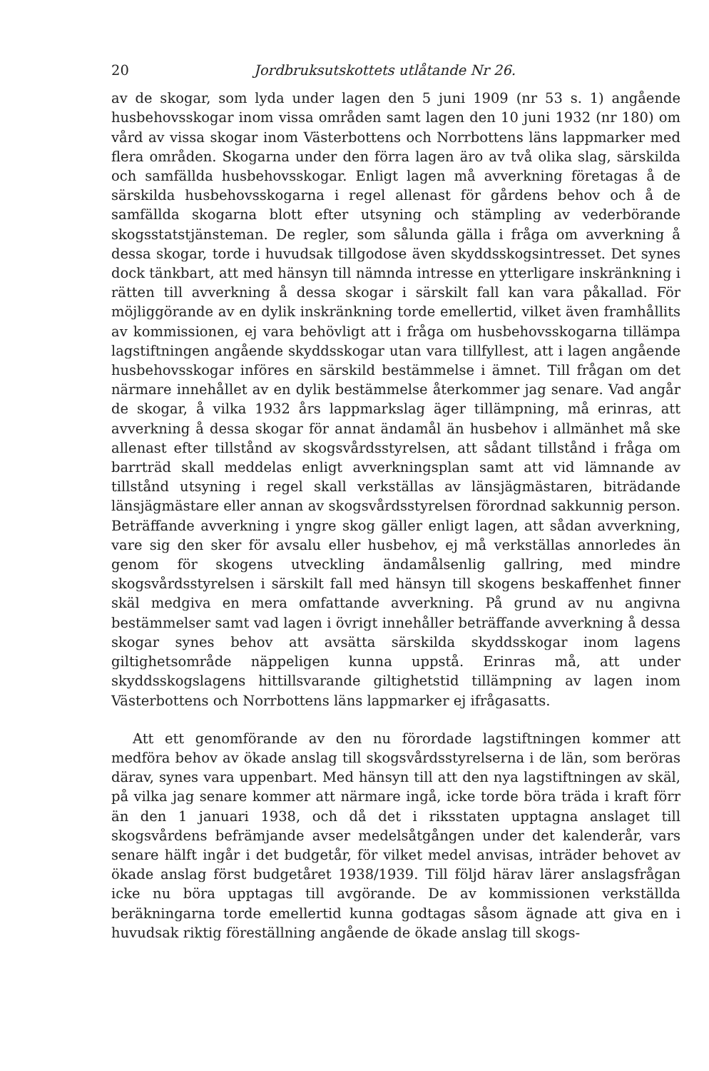20 Jordbruksutskottets utlåtande Nr 26.
av de skogar, som lyda under lagen den 5 juni 1909 (nr 53 s. 1) angående husbehovsskogar inom vissa områden samt lagen den 10 juni 1932 (nr 180) om vård av vissa skogar inom Västerbottens och Norrbottens läns lappmarker med flera områden. Skogarna under den förra lagen äro av två olika slag, särskilda och samfällda husbehovsskogar. Enligt lagen må avverkning företagas å de särskilda husbehovsskogarna i regel allenast för gårdens behov och å de samfällda skogarna blott efter utsyning och stämpling av vederbörande skogsstatstjänsteman. De regler, som sålunda gälla i fråga om avverkning å dessa skogar, torde i huvudsak tillgodose även skyddsskogsintresset. Det synes dock tänkbart, att med hänsyn till nämnda intresse en ytterligare inskränkning i rätten till avverkning å dessa skogar i särskilt fall kan vara påkallad. För möjliggörande av en dylik inskränkning torde emellertid, vilket även framhållits av kommissionen, ej vara behövligt att i fråga om husbehovsskogarna tillämpa lagstiftningen angående skyddsskogar utan vara tillfyllest, att i lagen angående husbehovsskogar införes en särskild bestämmelse i ämnet. Till frågan om det närmare innehållet av en dylik bestämmelse återkommer jag senare. Vad angår de skogar, å vilka 1932 års lappmarkslag äger tillämpning, må erinras, att avverkning å dessa skogar för annat ändamål än husbehov i allmänhet må ske allenast efter tillstånd av skogsvårdsstyrelsen, att sådant tillstånd i fråga om barrträd skall meddelas enligt avverkningsplan samt att vid lämnande av tillstånd utsyning i regel skall verkställas av länsjägmästaren, biträdande länsjägmästare eller annan av skogsvårdsstyrelsen förordnad sakkunnig person. Beträffande avverkning i yngre skog gäller enligt lagen, att sådan avverkning, vare sig den sker för avsalu eller husbehov, ej må verkställas annorledes än genom för skogens utveckling ändamålsenlig gallring, med mindre skogsvårdsstyrelsen i särskilt fall med hänsyn till skogens beskaffenhet finner skäl medgiva en mera omfattande avverkning. På grund av nu angivna bestämmelser samt vad lagen i övrigt innehåller beträffande avverkning å dessa skogar synes behov att avsätta särskilda skyddsskogar inom lagens giltighetsområde näppeligen kunna uppstå. Erinras må, att under skyddsskogslagens hittillsvarande giltighetstid tillämpning av lagen inom Västerbottens och Norrbottens läns lappmarker ej ifrågasatts.
Att ett genomförande av den nu förordade lagstiftningen kommer att medföra behov av ökade anslag till skogsvårdsstyrelserna i de län, som beröras därav, synes vara uppenbart. Med hänsyn till att den nya lagstiftningen av skäl, på vilka jag senare kommer att närmare ingå, icke torde böra träda i kraft förr än den 1 januari 1938, och då det i riksstaten upptagna anslaget till skogsvårdens befrämjande avser medelsåtgången under det kalenderår, vars senare hälft ingår i det budgetår, för vilket medel anvisas, inträder behovet av ökade anslag först budgetåret 1938/1939. Till följd härav lärer anslagsfrågan icke nu böra upptagas till avgörande. De av kommissionen verkställda beräkningarna torde emellertid kunna godtagas såsom ägnade att giva en i huvudsak riktig föreställning angående de ökade anslag till skogs-